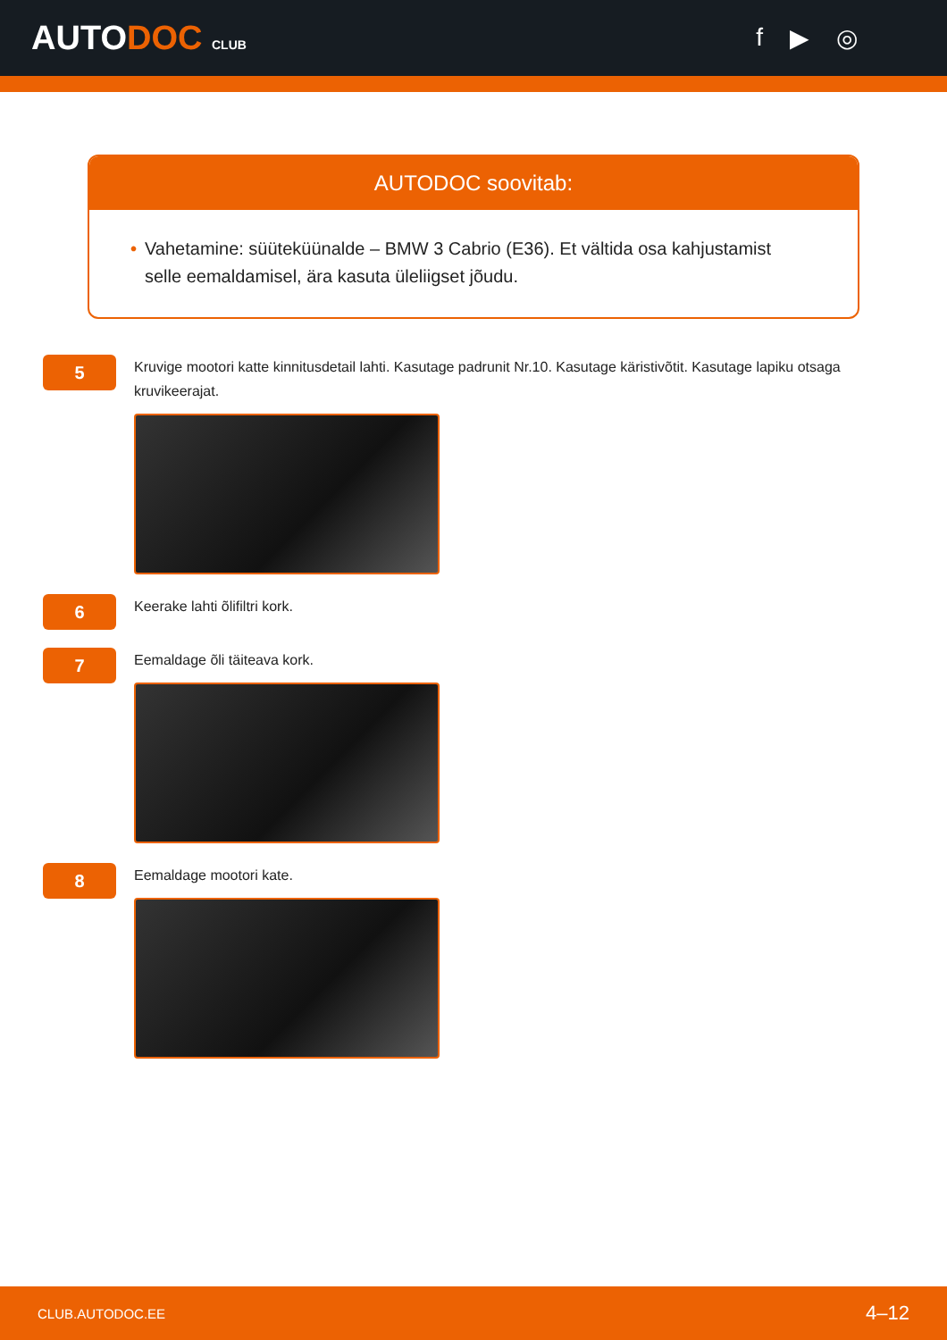AUTODOC CLUB
f ▶ ◎
AUTODOC soovitab:
• Vahetamine: süüteküünalde – BMW 3 Cabrio (E36). Et vältida osa kahjustamist selle eemaldamisel, ära kasuta üleliigset jõudu.
5
Kruvige mootori katte kinnitusdetail lahti. Kasutage padrunit Nr.10. Kasutage käristivõtit. Kasutage lapiku otsaga kruvikeerajat.
6
Keerake lahti õlifiltri kork.
7
Eemaldage õli täiteava kork.
8
Eemaldage mootori kate.
CLUB.AUTODOC.EE 4–12